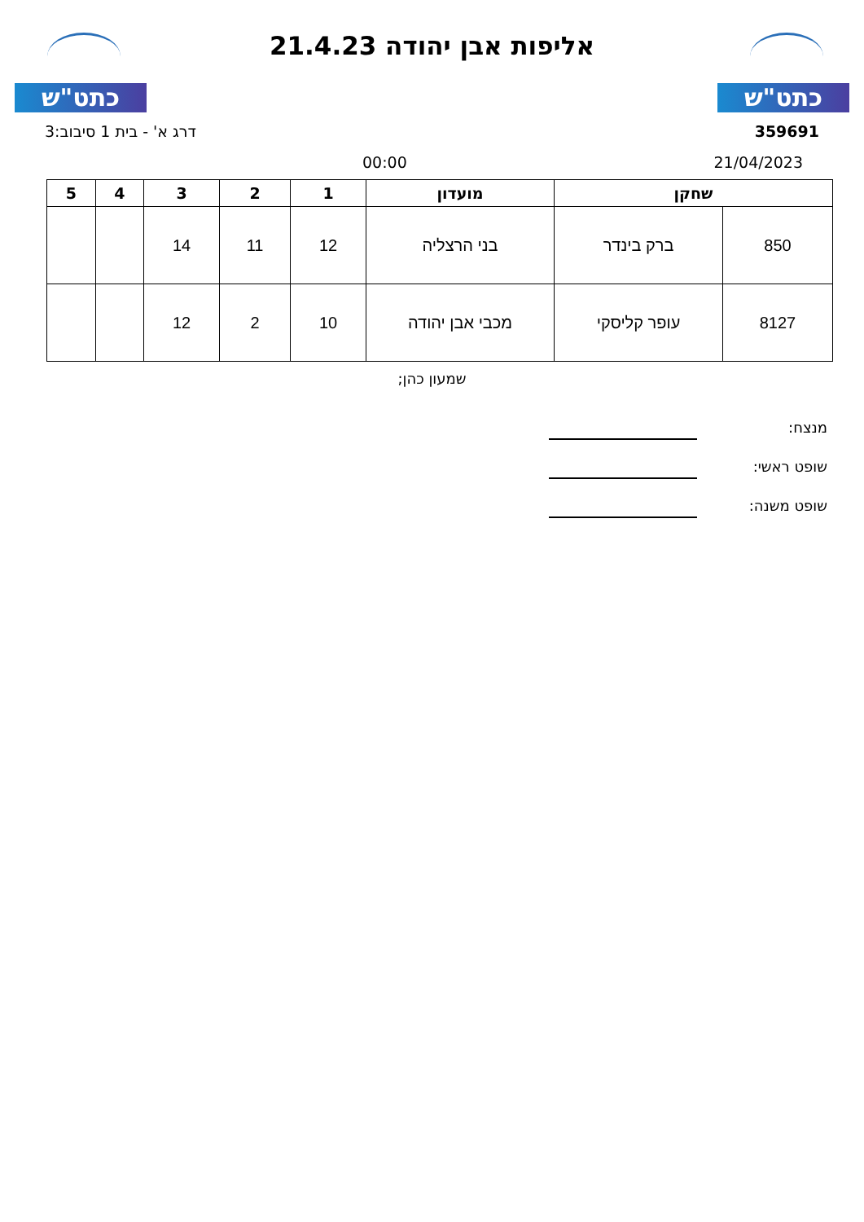כתט"ש
אליפות אבן יהודה 21.4.23
כתט"ש
359691 דרג א' - בית 1 סיבוב:3
21/04/2023 00:00
| שחקן | | מועדון | 1 | 2 | 3 | 4 | 5 |
| --- | --- | --- | --- | --- | --- | --- | --- |
| 850 | ברק בינדר | בני הרצליה | 12 | 11 | 14 | | |
| 8127 | עופר קליסקי | מכבי אבן יהודה | 10 | 2 | 12 | | |
שמעון כהן;
מנצח:
שופט ראשי:
שופט משנה: